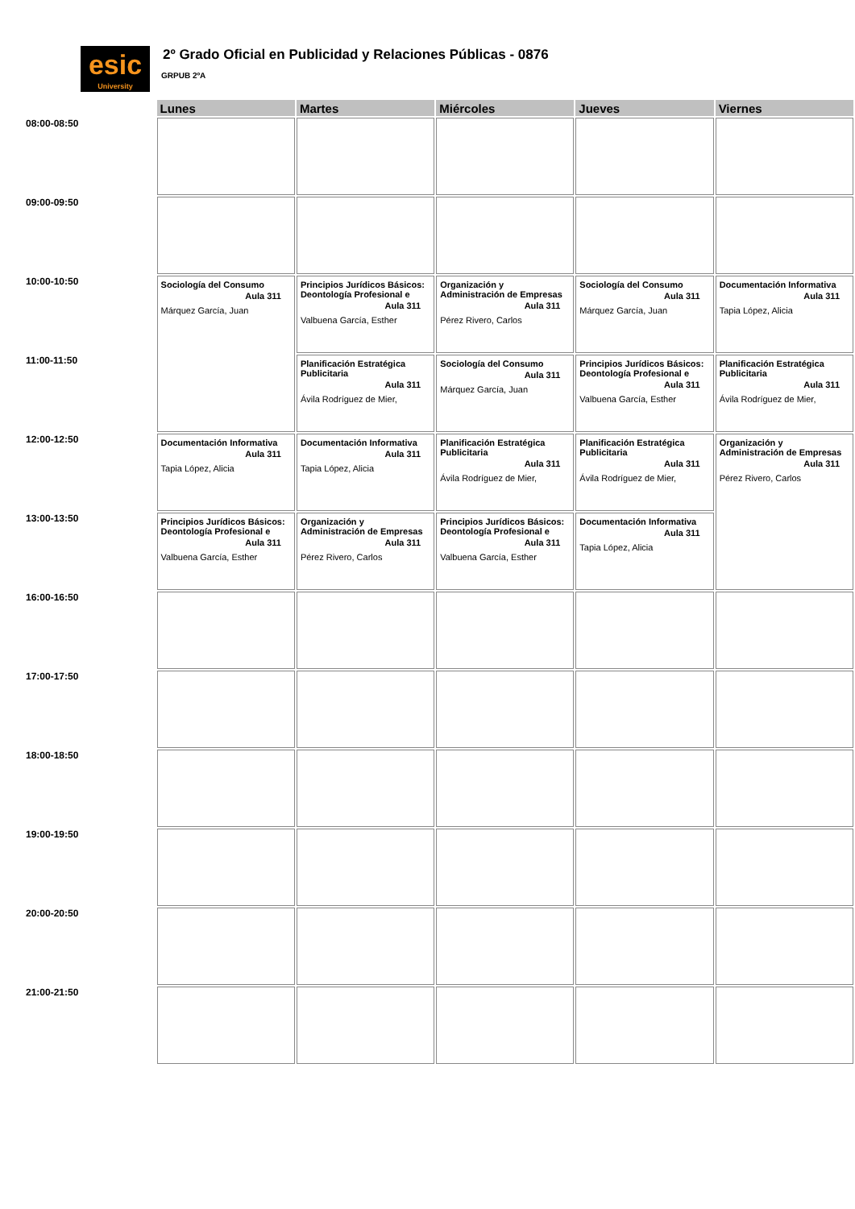esic
University
2º Grado Oficial en Publicidad y Relaciones Públicas - 0876
GRPUB 2ºA
| | Lunes | Martes | Miércoles | Jueves | Viernes |
| --- | --- | --- | --- | --- | --- |
| 08:00-08:50 | | | | | |
| 09:00-09:50 | | | | | |
| 10:00-10:50 | Sociología del Consumo Aula 311 Márquez García, Juan | Principios Jurídicos Básicos: Deontología Profesional e Aula 311 Valbuena García, Esther | Organización y Administración de Empresas Aula 311 Pérez Rivero, Carlos | Sociología del Consumo Aula 311 Márquez García, Juan | Documentación Informativa Aula 311 Tapia López, Alicia |
| 11:00-11:50 | | Planificación Estratégica Publicitaria Aula 311 Ávila Rodríguez de Mier, | Sociología del Consumo Aula 311 Márquez García, Juan | Principios Jurídicos Básicos: Deontología Profesional e Aula 311 Valbuena García, Esther | Planificación Estratégica Publicitaria Aula 311 Ávila Rodríguez de Mier, |
| 12:00-12:50 | Documentación Informativa Aula 311 Tapia López, Alicia | Documentación Informativa Aula 311 Tapia López, Alicia | Planificación Estratégica Publicitaria Aula 311 Ávila Rodríguez de Mier, | Planificación Estratégica Publicitaria Aula 311 Ávila Rodríguez de Mier, | Organización y Administración de Empresas Aula 311 Pérez Rivero, Carlos |
| 13:00-13:50 | Principios Jurídicos Básicos: Deontología Profesional e Aula 311 Valbuena García, Esther | Organización y Administración de Empresas Aula 311 Pérez Rivero, Carlos | Principios Jurídicos Básicos: Deontología Profesional e Aula 311 Valbuena García, Esther | Documentación Informativa Aula 311 Tapia López, Alicia | |
| 16:00-16:50 | | | | | |
| 17:00-17:50 | | | | | |
| 18:00-18:50 | | | | | |
| 19:00-19:50 | | | | | |
| 20:00-20:50 | | | | | |
| 21:00-21:50 | | | | | |